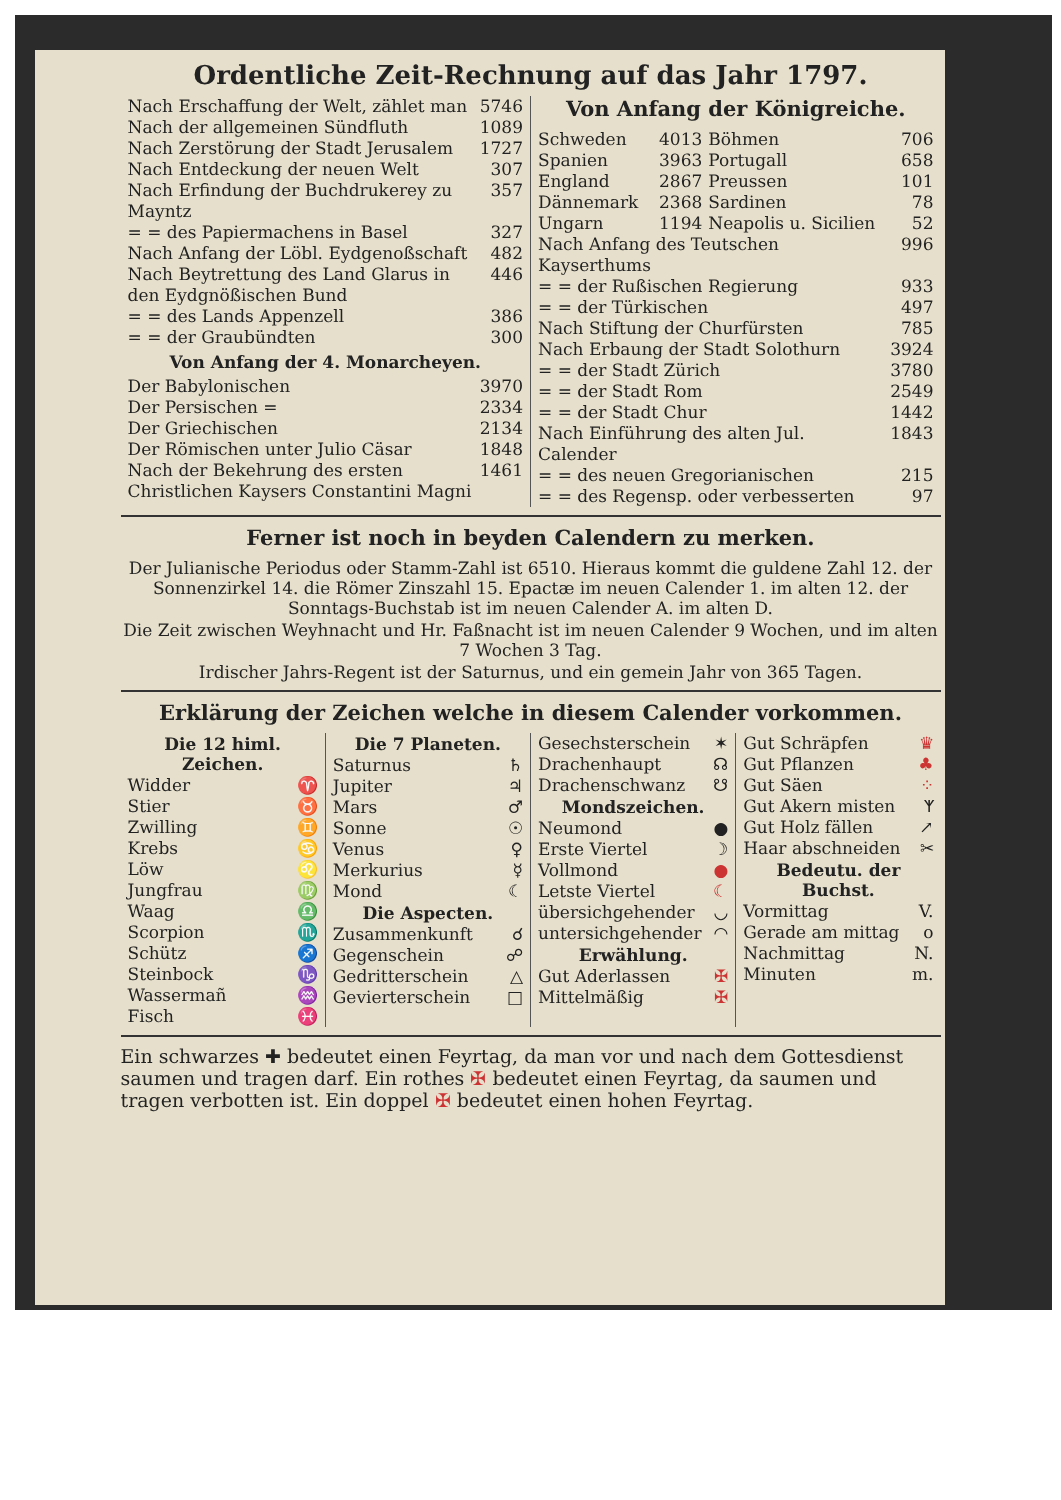Ordentliche Zeit-Rechnung auf das Jahr 1797.
| Nach Erschaffung der Welt, zählet man | 5746 |
| Nach der allgemeinen Sündfluth | 1089 |
| Nach Zerstörung der Stadt Jerusalem | 1727 |
| Nach Entdeckung der neuen Welt | 307 |
| Nach Erfindung der Buchdrukerey zu Mayntz | 357 |
| = = des Papiermachens in Basel | 327 |
| Nach Anfang der Löbl. Eydgenoßschaft | 482 |
| Nach Beytrettung des Land Glarus in den Eydgnößischen Bund | 446 |
| = = des Lands Appenzell | 386 |
| = = der Graubündten | 300 |
Von Anfang der 4. Monarcheyen.
| Der Babylonischen | 3970 |
| Der Persischen = | 2334 |
| Der Griechischen | 2134 |
| Der Römischen unter Julio Cäsar | 1848 |
| Nach der Bekehrung des ersten Christlichen Kaysers Constantini Magni | 1461 |
Von Anfang der Königreiche.
| Schweden | 4013 | Böhmen | 706 |
| Spanien | 3963 | Portugall | 658 |
| England | 2867 | Preussen | 101 |
| Dännemark | 2368 | Sardinen | 78 |
| Ungarn | 1194 | Neapolis u. Sicilien | 52 |
| Nach Anfang des Teutschen Kayserthums | 996 |
| = = der Rußischen Regierung | 933 |
| = = der Türkischen | 497 |
| Nach Stiftung der Churfürsten | 785 |
| Nach Erbaung der Stadt Solothurn | 3924 |
| = = der Stadt Zürich | 3780 |
| = = der Stadt Rom | 2549 |
| = = der Stadt Chur | 1442 |
| Nach Einführung des alten Jul. Calender | 1843 |
| = = des neuen Gregorianischen | 215 |
| = = des Regensp. oder verbesserten | 97 |
Ferner ist noch in beyden Calendern zu merken.
Der Julianische Periodus oder Stamm-Zahl ist 6510. Hieraus kommt die guldene Zahl 12. der Sonnenzirkel 14. die Römer Zinszahl 15. Epactæ im neuen Calender 1. im alten 12. der Sonntags-Buchstab ist im neuen Calender A. im alten D.
Die Zeit zwischen Weyhnacht und Hr. Faßnacht ist im neuen Calender 9 Wochen, und im alten 7 Wochen 3 Tag.
Irdischer Jahrs-Regent ist der Saturnus, und ein gemein Jahr von 365 Tagen.
Erklärung der Zeichen welche in diesem Calender vorkommen.
| Die 12 himl. Zeichen. | |
| --- | --- |
| Widder | ♈ |
| Stier | ♉ |
| Zwilling | ♊ |
| Krebs | ♋ |
| Löw | ♌ |
| Jungfrau | ♍ |
| Waag | ♎ |
| Scorpion | ♏ |
| Schütz | ♐ |
| Steinbock | ♑ |
| Wassermañ | ♒ |
| Fisch | ♓ |
| Die 7 Planeten. | |
| --- | --- |
| Saturnus | ♄ |
| Jupiter | ♃ |
| Mars | ♂ |
| Sonne | ☉ |
| Venus | ♀ |
| Merkurius | ☿ |
| Mond | ☾ |
| Die Aspecten. | |
| Zusammenkunft | ☌ |
| Gegenschein | ☍ |
| Gedritterschein | △ |
| Gevierterschein | □ |
| Gesechsterschein | ✶ |
| Drachenhaupt | ☊ |
| Drachenschwanz | ☋ |
| Mondszeichen. | |
| Neumond | ● |
| Erste Viertel | ☽ |
| Vollmond | ● |
| Letste Viertel | ☾ |
| übersichgehender | ◡ |
| untersichgehender | ◠ |
| Erwählung. | |
| Gut Aderlassen | ✠ |
| Mittelmäßig | ✠ |
| Gut Schräpfen | ♛ |
| Gut Pflanzen | ♣ |
| Gut Säen | ⁘ |
| Gut Akern misten | ᛉ |
| Gut Holz fällen | ↗ |
| Haar abschneiden | ✂ |
| Bedeutu. der Buchst. | |
| Vormittag | V. |
| Gerade am mittag | o |
| Nachmittag | N. |
| Minuten | m. |
Ein schwarzes ✚ bedeutet einen Feyrtag, da man vor und nach dem Gottesdienst saumen und tragen darf. Ein rothes ✠ bedeutet einen Feyrtag, da saumen und tragen verbotten ist. Ein doppel ✠ bedeutet einen hohen Feyrtag.